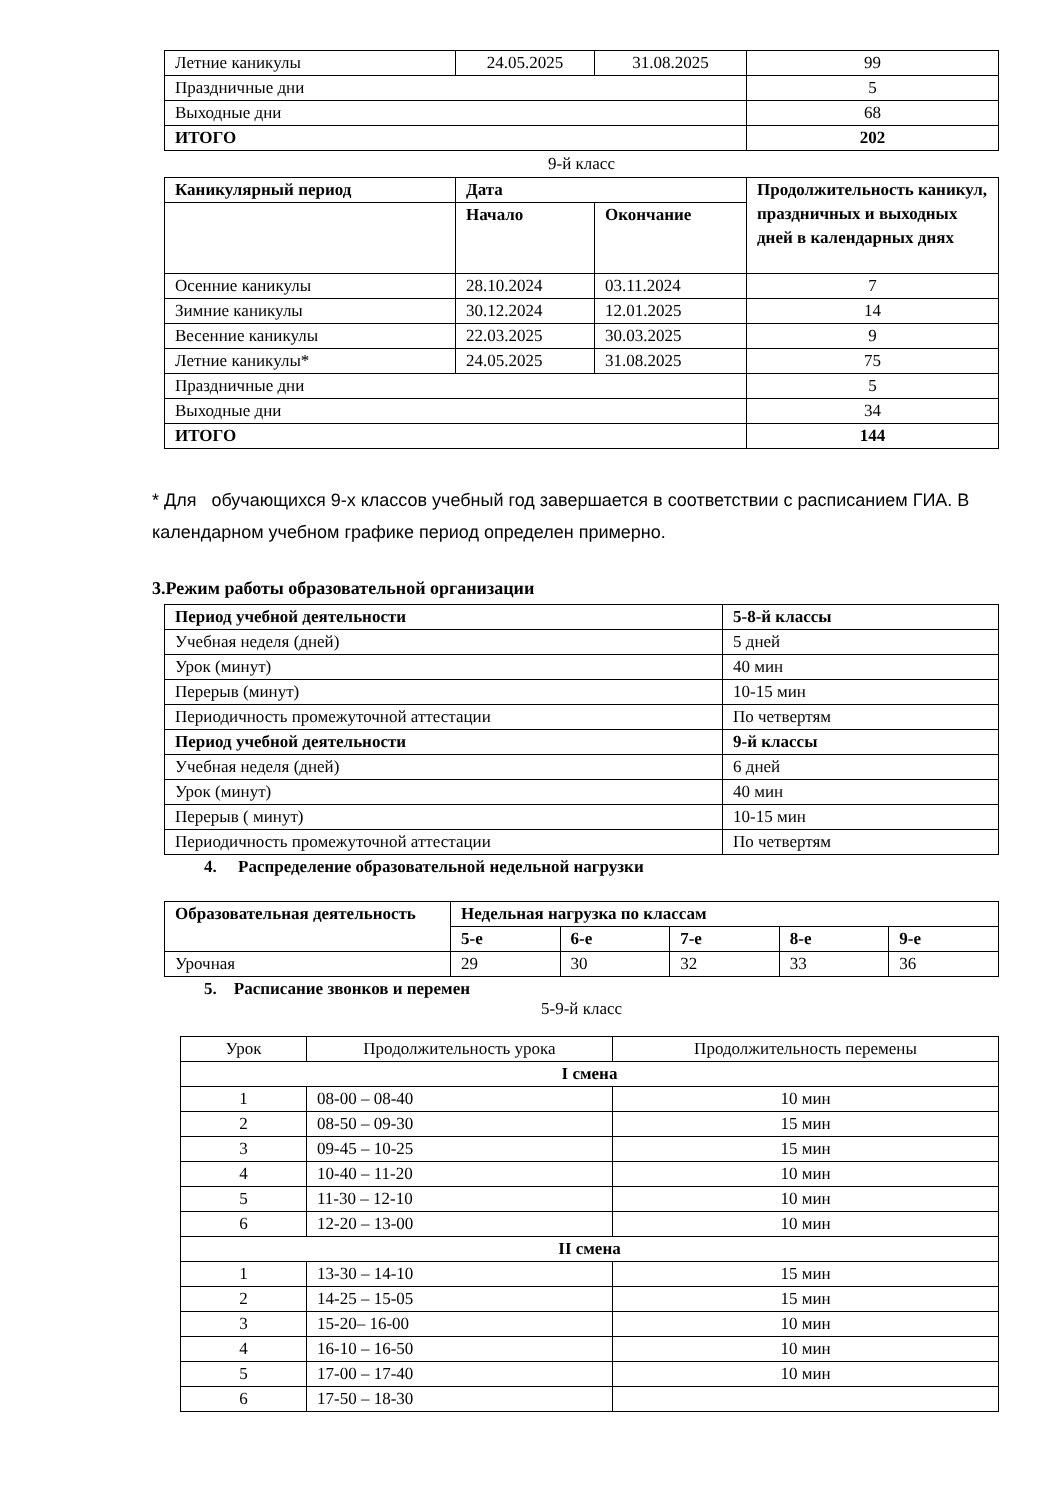| Летние каникулы | 24.05.2025 | 31.08.2025 | 99 |
| Праздничные дни | | | 5 |
| Выходные дни | | | 68 |
| ИТОГО | | | 202 |
9-й класс
| Каникулярный период | Дата | | Продолжительность каникул, праздничных и выходных дней в календарных днях |
| --- | --- | --- | --- |
| | Начало | Окончание | |
| Осенние каникулы | 28.10.2024 | 03.11.2024 | 7 |
| Зимние каникулы | 30.12.2024 | 12.01.2025 | 14 |
| Весенние каникулы | 22.03.2025 | 30.03.2025 | 9 |
| Летние каникулы* | 24.05.2025 | 31.08.2025 | 75 |
| Праздничные дни | | | 5 |
| Выходные дни | | | 34 |
| ИТОГО | | | 144 |
* Для обучающихся 9-х классов учебный год завершается в соответствии с расписанием ГИА. В календарном учебном графике период определен примерно.
3.Режим работы образовательной организации
| Период учебной деятельности | 5-8-й классы |
| --- | --- |
| Учебная неделя (дней) | 5 дней |
| Урок (минут) | 40 мин |
| Перерыв (минут) | 10-15 мин |
| Периодичность промежуточной аттестации | По четвертям |
| Период учебной деятельности | 9-й классы |
| Учебная неделя (дней) | 6 дней |
| Урок (минут) | 40 мин |
| Перерыв ( минут) | 10-15 мин |
| Периодичность промежуточной аттестации | По четвертям |
4. Распределение образовательной недельной нагрузки
| Образовательная деятельность | Недельная нагрузка по классам | | | | |
| --- | --- | --- | --- | --- | --- |
| | 5-е | 6-е | 7-е | 8-е | 9-е |
| Урочная | 29 | 30 | 32 | 33 | 36 |
5. Расписание звонков и перемен
5-9-й класс
| Урок | Продолжительность урока | Продолжительность перемены |
| I смена | | |
| 1 | 08-00 – 08-40 | 10 мин |
| 2 | 08-50 – 09-30 | 15 мин |
| 3 | 09-45 – 10-25 | 15 мин |
| 4 | 10-40 – 11-20 | 10 мин |
| 5 | 11-30 – 12-10 | 10 мин |
| 6 | 12-20 – 13-00 | 10 мин |
| II смена | | |
| 1 | 13-30 – 14-10 | 15 мин |
| 2 | 14-25 – 15-05 | 15 мин |
| 3 | 15-20– 16-00 | 10 мин |
| 4 | 16-10 – 16-50 | 10 мин |
| 5 | 17-00 – 17-40 | 10 мин |
| 6 | 17-50 – 18-30 | |